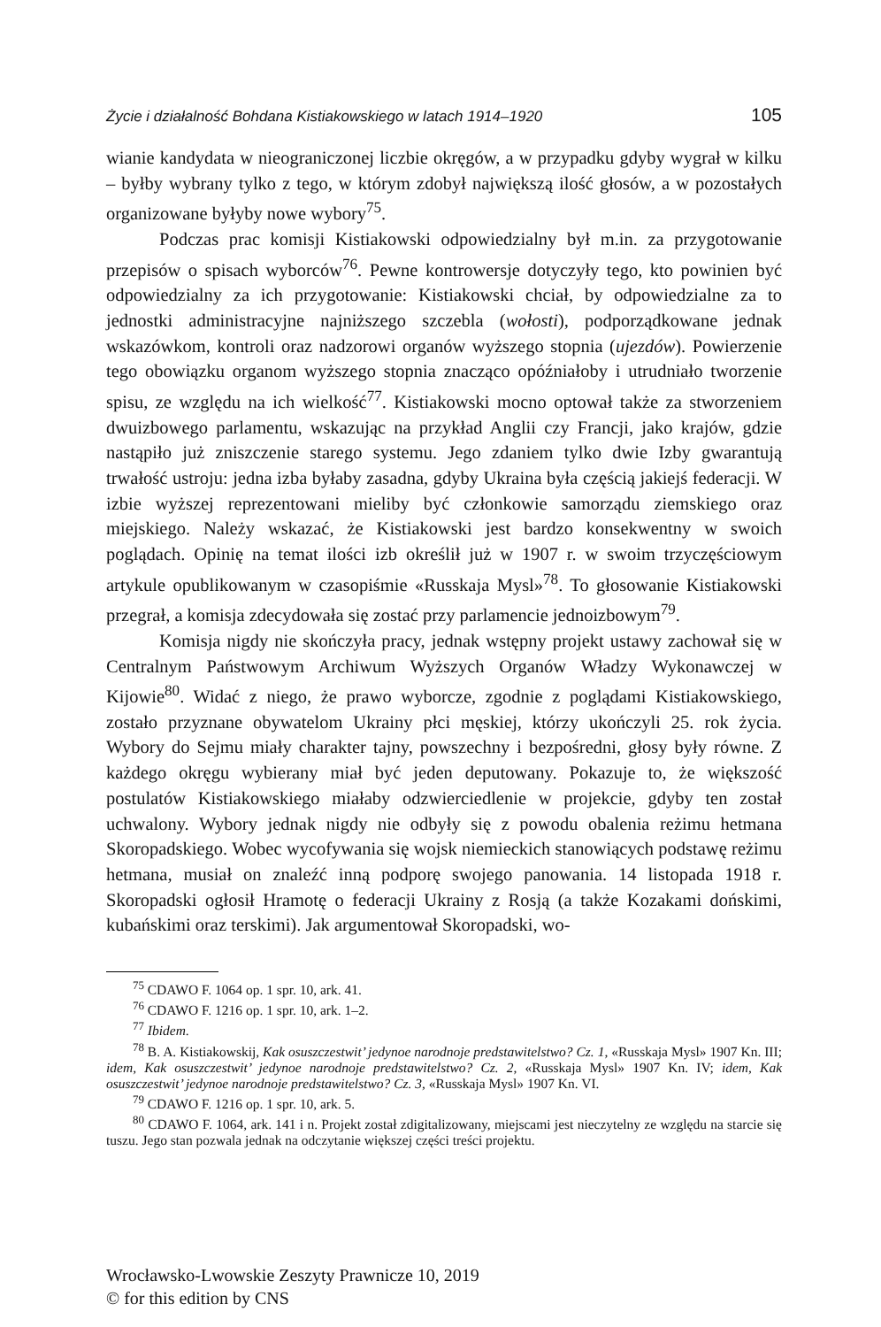Życie i działalność Bohdana Kistiakowskiego w latach 1914–1920 105
wianie kandydata w nieograniczonej liczbie okręgów, a w przypadku gdyby wygrał w kilku – byłby wybrany tylko z tego, w którym zdobył największą ilość głosów, a w pozostałych organizowane byłyby nowe wybory<sup>75</sup>.
Podczas prac komisji Kistiakowski odpowiedzialny był m.in. za przygotowanie przepisów o spisach wyborców<sup>76</sup>. Pewne kontrowersje dotyczyły tego, kto powinien być odpowiedzialny za ich przygotowanie: Kistiakowski chciał, by odpowiedzialne za to jednostki administracyjne najniższego szczebla (wołosti), podporządkowane jednak wskazówkom, kontroli oraz nadzorowi organów wyższego stopnia (ujezdów). Powierzenie tego obowiązku organom wyższego stopnia znacząco opóźniałoby i utrudniało tworzenie spisu, ze względu na ich wielkość<sup>77</sup>. Kistiakowski mocno optował także za stworzeniem dwuizbowego parlamentu, wskazując na przykład Anglii czy Francji, jako krajów, gdzie nastąpiło już zniszczenie starego systemu. Jego zdaniem tylko dwie Izby gwarantują trwałość ustroju: jedna izba byłaby zasadna, gdyby Ukraina była częścią jakiejś federacji. W izbie wyższej reprezentowani mieliby być członkowie samorządu ziemskiego oraz miejskiego. Należy wskazać, że Kistiakowski jest bardzo konsekwentny w swoich poglądach. Opinię na temat ilości izb określił już w 1907 r. w swoim trzyczęściowym artykule opublikowanym w czasopiśmie «Russkaja Mysl»<sup>78</sup>. To głosowanie Kistiakowski przegrał, a komisja zdecydowała się zostać przy parlamencie jednoizbowym<sup>79</sup>.
Komisja nigdy nie skończyła pracy, jednak wstępny projekt ustawy zachował się w Centralnym Państwowym Archiwum Wyższych Organów Władzy Wykonawczej w Kijowie<sup>80</sup>. Widać z niego, że prawo wyborcze, zgodnie z poglądami Kistiakowskiego, zostało przyznane obywatelom Ukrainy płci męskiej, którzy ukończyli 25. rok życia. Wybory do Sejmu miały charakter tajny, powszechny i bezpośredni, głosy były równe. Z każdego okręgu wybierany miał być jeden deputowany. Pokazuje to, że większość postulatów Kistiakowskiego miałaby odzwierciedlenie w projekcie, gdyby ten został uchwalony. Wybory jednak nigdy nie odbyły się z powodu obalenia reżimu hetmana Skoropadskiego. Wobec wycofywania się wojsk niemieckich stanowiących podstawę reżimu hetmana, musiał on znaleźć inną podporę swojego panowania. 14 listopada 1918 r. Skoropadski ogłosił Hramotę o federacji Ukrainy z Rosją (a także Kozakami dońskimi, kubańskimi oraz terskimi). Jak argumentował Skoropadski, wo-
<sup>75</sup> CDAWO F. 1064 op. 1 spr. 10, ark. 41.
<sup>76</sup> CDAWO F. 1216 op. 1 spr. 10, ark. 1–2.
<sup>77</sup> Ibidem.
<sup>78</sup> B. A. Kistiakowskij, Kak osuszczestwit’ jedynoe narodnoje predstawitelstwo? Cz. 1, «Russkaja Mysl» 1907 Kn. III; idem, Kak osuszczestwit’ jedynoe narodnoje predstawitelstwo? Cz. 2, «Russkaja Mysl» 1907 Kn. IV; idem, Kak osuszczestwit’ jedynoe narodnoje predstawitelstwo? Cz. 3, «Russkaja Mysl» 1907 Kn. VI.
<sup>79</sup> CDAWO F. 1216 op. 1 spr. 10, ark. 5.
<sup>80</sup> CDAWO F. 1064, ark. 141 i n. Projekt został zdigitalizowany, miejscami jest nieczytelny ze względu na starcie się tuszu. Jego stan pozwala jednak na odczytanie większej części treści projektu.
Wrocławsko-Lwowskie Zeszyty Prawnicze 10, 2019
© for this edition by CNS